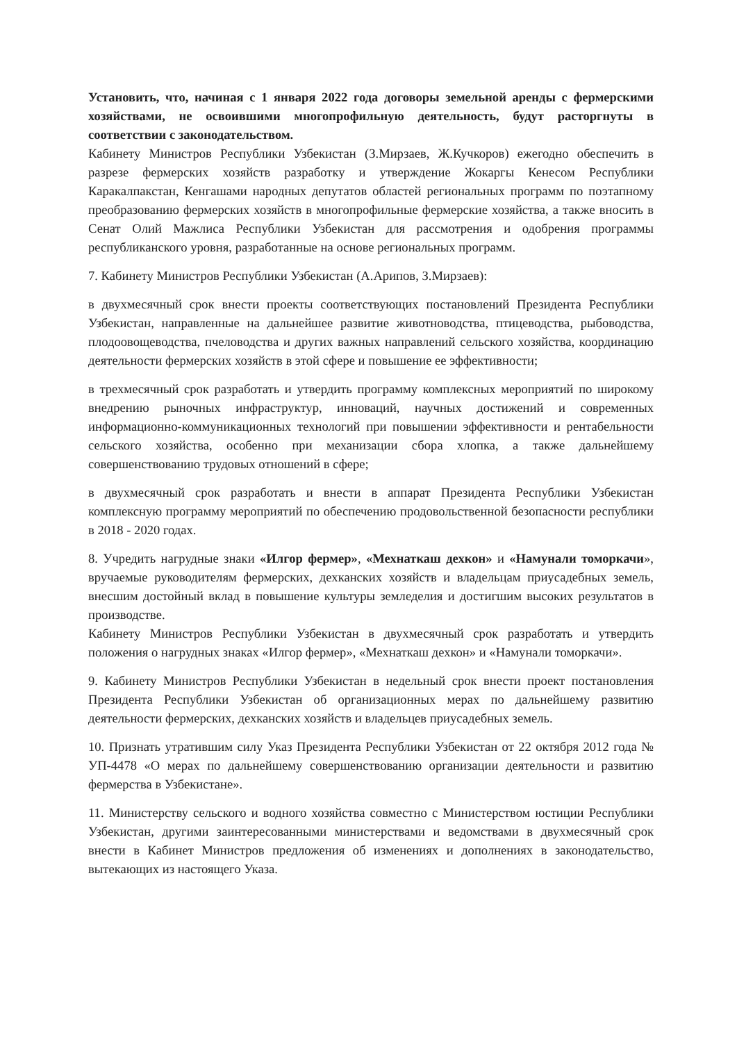Установить, что, начиная с 1 января 2022 года договоры земельной аренды с фермерскими хозяйствами, не освоившими многопрофильную деятельность, будут расторгнуты в соответствии с законодательством.
Кабинету Министров Республики Узбекистан (З.Мирзаев, Ж.Кучкоров) ежегодно обеспечить в разрезе фермерских хозяйств разработку и утверждение Жокаргы Кенесом Республики Каракалпакстан, Кенгашами народных депутатов областей региональных программ по поэтапному преобразованию фермерских хозяйств в многопрофильные фермерские хозяйства, а также вносить в Сенат Олий Мажлиса Республики Узбекистан для рассмотрения и одобрения программы республиканского уровня, разработанные на основе региональных программ.
7. Кабинету Министров Республики Узбекистан (А.Арипов, З.Мирзаев):
в двухмесячный срок внести проекты соответствующих постановлений Президента Республики Узбекистан, направленные на дальнейшее развитие животноводства, птицеводства, рыбоводства, плодоовощеводства, пчеловодства и других важных направлений сельского хозяйства, координацию деятельности фермерских хозяйств в этой сфере и повышение ее эффективности;
в трехмесячный срок разработать и утвердить программу комплексных мероприятий по широкому внедрению рыночных инфраструктур, инноваций, научных достижений и современных информационно-коммуникационных технологий при повышении эффективности и рентабельности сельского хозяйства, особенно при механизации сбора хлопка, а также дальнейшему совершенствованию трудовых отношений в сфере;
в двухмесячный срок разработать и внести в аппарат Президента Республики Узбекистан комплексную программу мероприятий по обеспечению продовольственной безопасности республики в 2018 - 2020 годах.
8. Учредить нагрудные знаки «Илгор фермер», «Мехнаткаш дехкон» и «Намунали томоркачи», вручаемые руководителям фермерских, дехканских хозяйств и владельцам приусадебных земель, внесшим достойный вклад в повышение культуры земледелия и достигшим высоких результатов в производстве.
Кабинету Министров Республики Узбекистан в двухмесячный срок разработать и утвердить положения о нагрудных знаках «Илгор фермер», «Мехнаткаш дехкон» и «Намунали томоркачи».
9. Кабинету Министров Республики Узбекистан в недельный срок внести проект постановления Президента Республики Узбекистан об организационных мерах по дальнейшему развитию деятельности фермерских, дехканских хозяйств и владельцев приусадебных земель.
10. Признать утратившим силу Указ Президента Республики Узбекистан от 22 октября 2012 года № УП-4478 «О мерах по дальнейшему совершенствованию организации деятельности и развитию фермерства в Узбекистане».
11. Министерству сельского и водного хозяйства совместно с Министерством юстиции Республики Узбекистан, другими заинтересованными министерствами и ведомствами в двухмесячный срок внести в Кабинет Министров предложения об изменениях и дополнениях в законодательство, вытекающих из настоящего Указа.